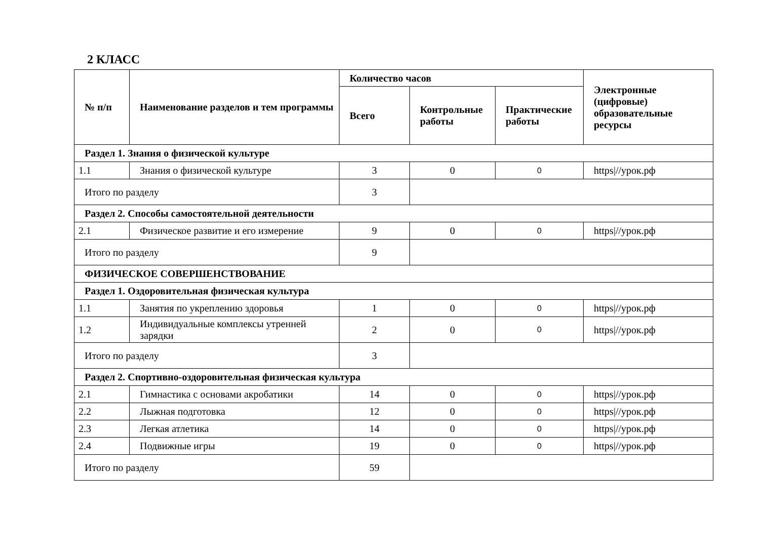2 КЛАСС
| № п/п | Наименование разделов и тем программы | Количество часов | | | Электронные (цифровые) образовательные ресурсы |
| --- | --- | --- | --- | --- | --- |
| | | Всего | Контрольные работы | Практические работы | |
| Раздел 1. Знания о физической культуре | | | | | |
| 1.1 | Знания о физической культуре | 3 | 0 | 0 | https///урок.рф |
| Итого по разделу | | 3 | | | |
| Раздел 2. Способы самостоятельной деятельности | | | | | |
| 2.1 | Физическое развитие и его измерение | 9 | 0 | 0 | https///урок.рф |
| Итого по разделу | | 9 | | | |
| ФИЗИЧЕСКОЕ СОВЕРШЕНСТВОВАНИЕ | | | | | |
| Раздел 1. Оздоровительная физическая культура | | | | | |
| 1.1 | Занятия по укреплению здоровья | 1 | 0 | 0 | https///урок.рф |
| 1.2 | Индивидуальные комплексы утренней зарядки | 2 | 0 | 0 | https///урок.рф |
| Итого по разделу | | 3 | | | |
| Раздел 2. Спортивно-оздоровительная физическая культура | | | | | |
| 2.1 | Гимнастика с основами акробатики | 14 | 0 | 0 | https///урок.рф |
| 2.2 | Лыжная подготовка | 12 | 0 | 0 | https///урок.рф |
| 2.3 | Легкая атлетика | 14 | 0 | 0 | https///урок.рф |
| 2.4 | Подвижные игры | 19 | 0 | 0 | https///урок.рф |
| Итого по разделу | | 59 | | | |